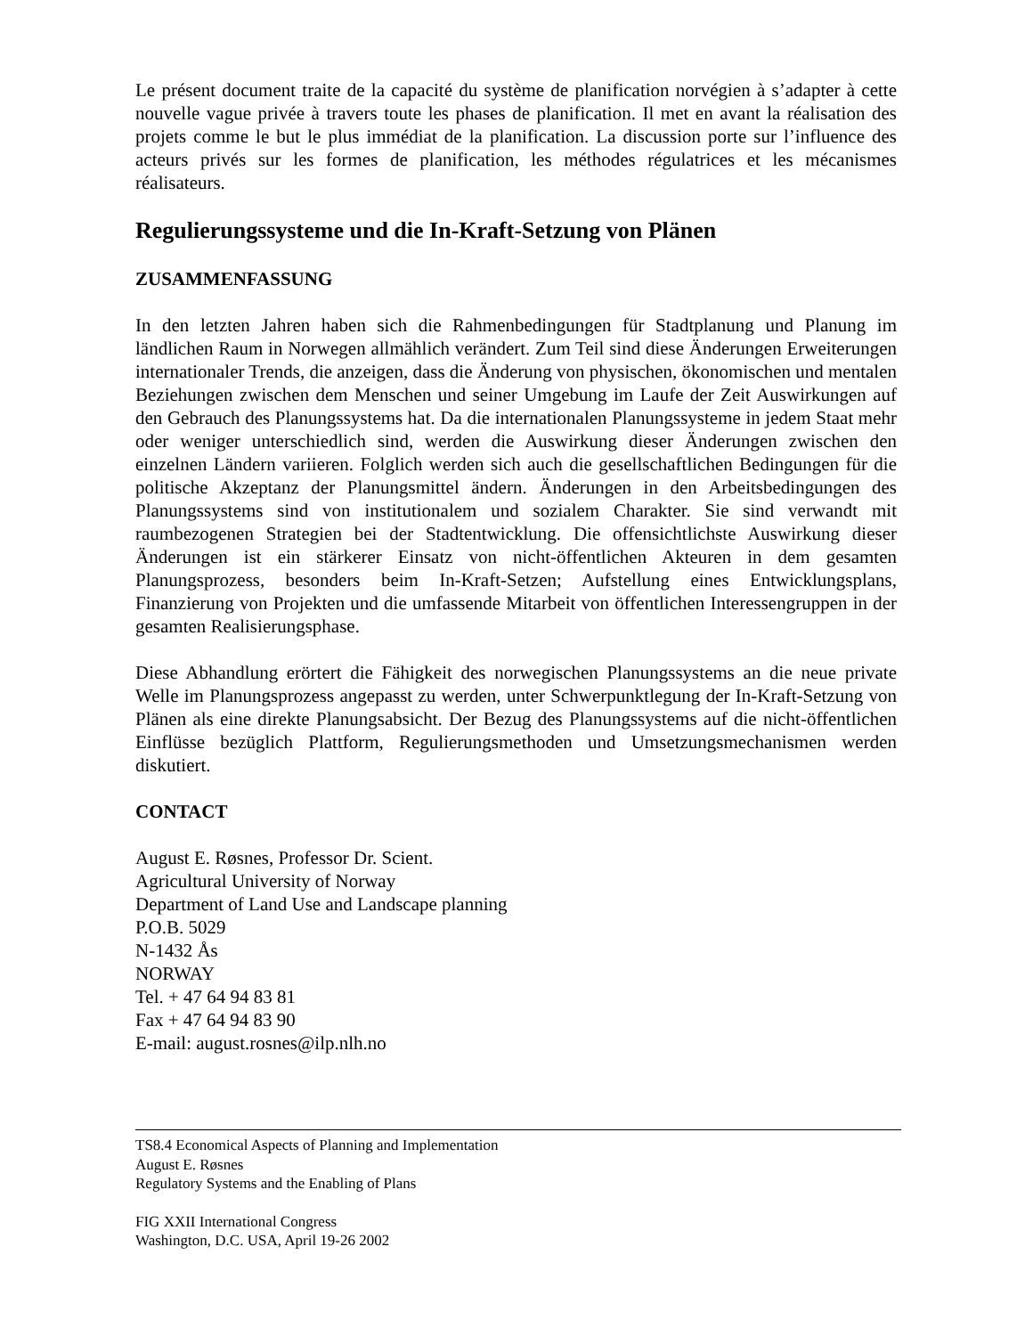Le présent document traite de la capacité du système de planification norvégien à s’adapter à cette nouvelle vague privée à travers toute les phases de planification. Il met en avant la réalisation des projets comme le but le plus immédiat de la planification. La discussion porte sur l’influence des acteurs privés sur les formes de planification, les méthodes régulatrices et les mécanismes réalisateurs.
Regulierungssysteme und die In-Kraft-Setzung von Plänen
ZUSAMMENFASSUNG
In den letzten Jahren haben sich die Rahmenbedingungen für Stadtplanung und Planung im ländlichen Raum in Norwegen allmählich verändert. Zum Teil sind diese Änderungen Erweiterungen internationaler Trends, die anzeigen, dass die Änderung von physischen, ökonomischen und mentalen Beziehungen zwischen dem Menschen und seiner Umgebung im Laufe der Zeit Auswirkungen auf den Gebrauch des Planungssystems hat. Da die internationalen Planungssysteme in jedem Staat mehr oder weniger unterschiedlich sind, werden die Auswirkung dieser Änderungen zwischen den einzelnen Ländern variieren. Folglich werden sich auch die gesellschaftlichen Bedingungen für die politische Akzeptanz der Planungsmittel ändern. Änderungen in den Arbeitsbedingungen des Planungssystems sind von institutionalem und sozialem Charakter. Sie sind verwandt mit raumbezogenen Strategien bei der Stadtentwicklung. Die offensichtlichste Auswirkung dieser Änderungen ist ein stärkerer Einsatz von nicht-öffentlichen Akteuren in dem gesamten Planungsprozess, besonders beim In-Kraft-Setzen; Aufstellung eines Entwicklungsplans, Finanzierung von Projekten und die umfassende Mitarbeit von öffentlichen Interessengruppen in der gesamten Realisierungsphase.
Diese Abhandlung erörtert die Fähigkeit des norwegischen Planungssystems an die neue private Welle im Planungsprozess angepasst zu werden, unter Schwerpunktlegung der In-Kraft-Setzung von Plänen als eine direkte Planungsabsicht. Der Bezug des Planungssystems auf die nicht-öffentlichen Einflüsse bezüglich Plattform, Regulierungsmethoden und Umsetzungsmechanismen werden diskutiert.
CONTACT
August E. Røsnes, Professor Dr. Scient.
Agricultural University of Norway
Department of Land Use and Landscape planning
P.O.B. 5029
N-1432 Ås
NORWAY
Tel. + 47 64 94 83 81
Fax + 47 64 94 83 90
E-mail: august.rosnes@ilp.nlh.no
TS8.4 Economical Aspects of Planning and Implementation
August E. Røsnes
Regulatory Systems and the Enabling of Plans
FIG XXII International Congress
Washington, D.C. USA, April 19-26 2002